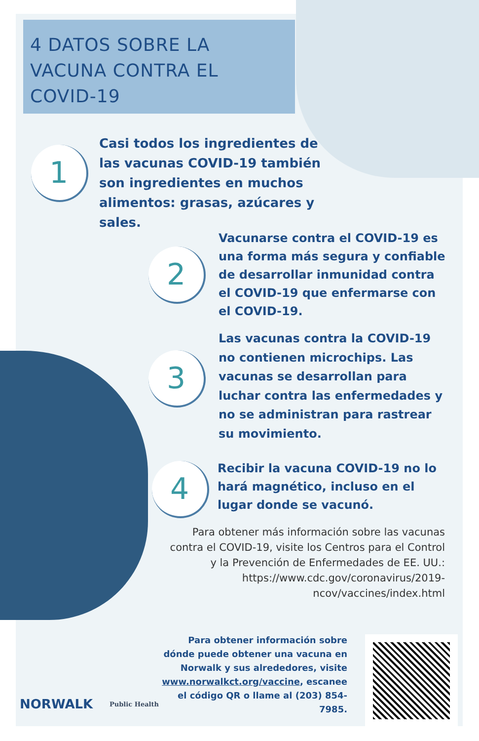4 DATOS SOBRE LA VACUNA CONTRA EL COVID-19
1
Casi todos los ingredientes de las vacunas COVID-19 también son ingredientes en muchos alimentos: grasas, azúcares y sales.
2
Vacunarse contra el COVID-19 es una forma más segura y confiable de desarrollar inmunidad contra el COVID-19 que enfermarse con el COVID-19.
3
Las vacunas contra la COVID-19 no contienen microchips. Las vacunas se desarrollan para luchar contra las enfermedades y no se administran para rastrear su movimiento.
4
Recibir la vacuna COVID-19 no lo hará magnético, incluso en el lugar donde se vacunó.
Para obtener más información sobre las vacunas contra el COVID-19, visite los Centros para el Control y la Prevención de Enfermedades de EE. UU.: https://www.cdc.gov/coronavirus/2019-ncov/vaccines/index.html
Para obtener información sobre dónde puede obtener una vacuna en Norwalk y sus alrededores, visite www.norwalkct.org/vaccine, escanee el código QR o llame al (203) 854-7985.
NORWALK Public Health